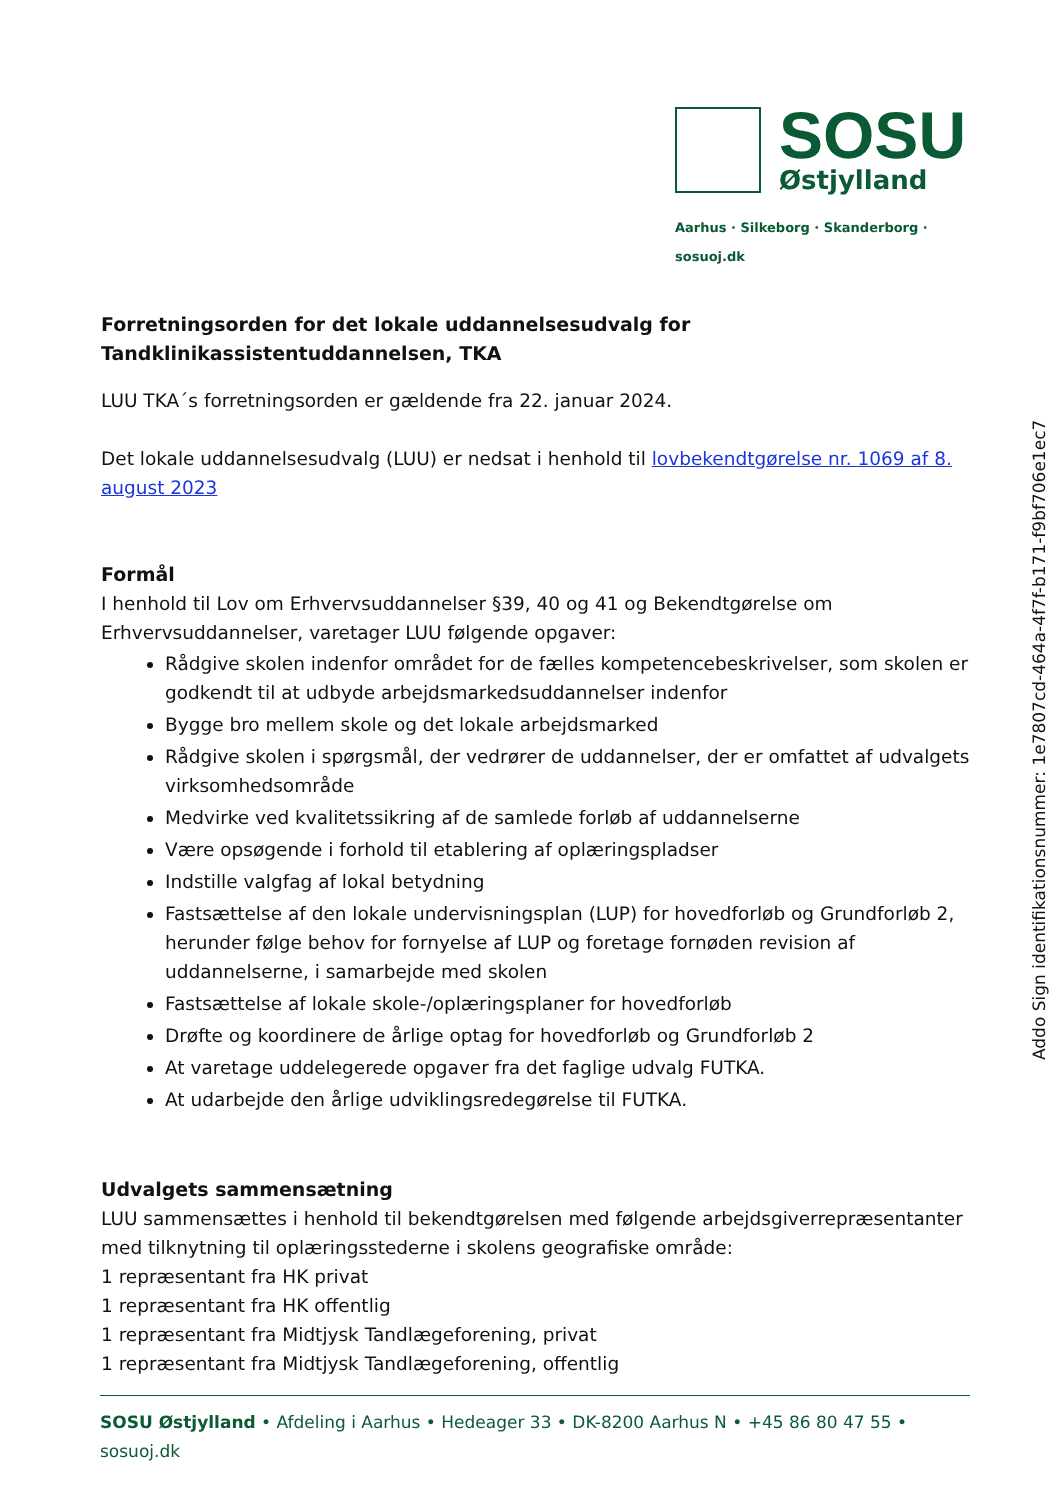SOSU
Østjylland
Aarhus · Silkeborg · Skanderborg · sosuoj.dk
Forretningsorden for det lokale uddannelsesudvalg for Tandklinikassistentuddannelsen, TKA
LUU TKA´s forretningsorden er gældende fra 22. januar 2024.
Det lokale uddannelsesudvalg (LUU) er nedsat i henhold til lovbekendtgørelse nr. 1069 af 8. august 2023
Formål
I henhold til Lov om Erhvervsuddannelser §39, 40 og 41 og Bekendtgørelse om Erhvervsuddannelser, varetager LUU følgende opgaver:
Rådgive skolen indenfor området for de fælles kompetencebeskrivelser, som skolen er godkendt til at udbyde arbejdsmarkedsuddannelser indenfor
Bygge bro mellem skole og det lokale arbejdsmarked
Rådgive skolen i spørgsmål, der vedrører de uddannelser, der er omfattet af udvalgets virksomhedsområde
Medvirke ved kvalitetssikring af de samlede forløb af uddannelserne
Være opsøgende i forhold til etablering af oplæringspladser
Indstille valgfag af lokal betydning
Fastsættelse af den lokale undervisningsplan (LUP) for hovedforløb og Grundforløb 2, herunder følge behov for fornyelse af LUP og foretage fornøden revision af uddannelserne, i samarbejde med skolen
Fastsættelse af lokale skole-/oplæringsplaner for hovedforløb
Drøfte og koordinere de årlige optag for hovedforløb og Grundforløb 2
At varetage uddelegerede opgaver fra det faglige udvalg FUTKA.
At udarbejde den årlige udviklingsredegørelse til FUTKA.
Udvalgets sammensætning
LUU sammensættes i henhold til bekendtgørelsen med følgende arbejdsgiverrepræsentanter med tilknytning til oplæringsstederne i skolens geografiske område:
1 repræsentant fra HK privat
1 repræsentant fra HK offentlig
1 repræsentant fra Midtjysk Tandlægeforening, privat
1 repræsentant fra Midtjysk Tandlægeforening, offentlig
Addo Sign identifikationsnummer: 1e7807cd-464a-4f7f-b171-f9bf706e1ec7
SOSU Østjylland • Afdeling i Aarhus • Hedeager 33 • DK-8200 Aarhus N • +45 86 80 47 55 • sosuoj.dk